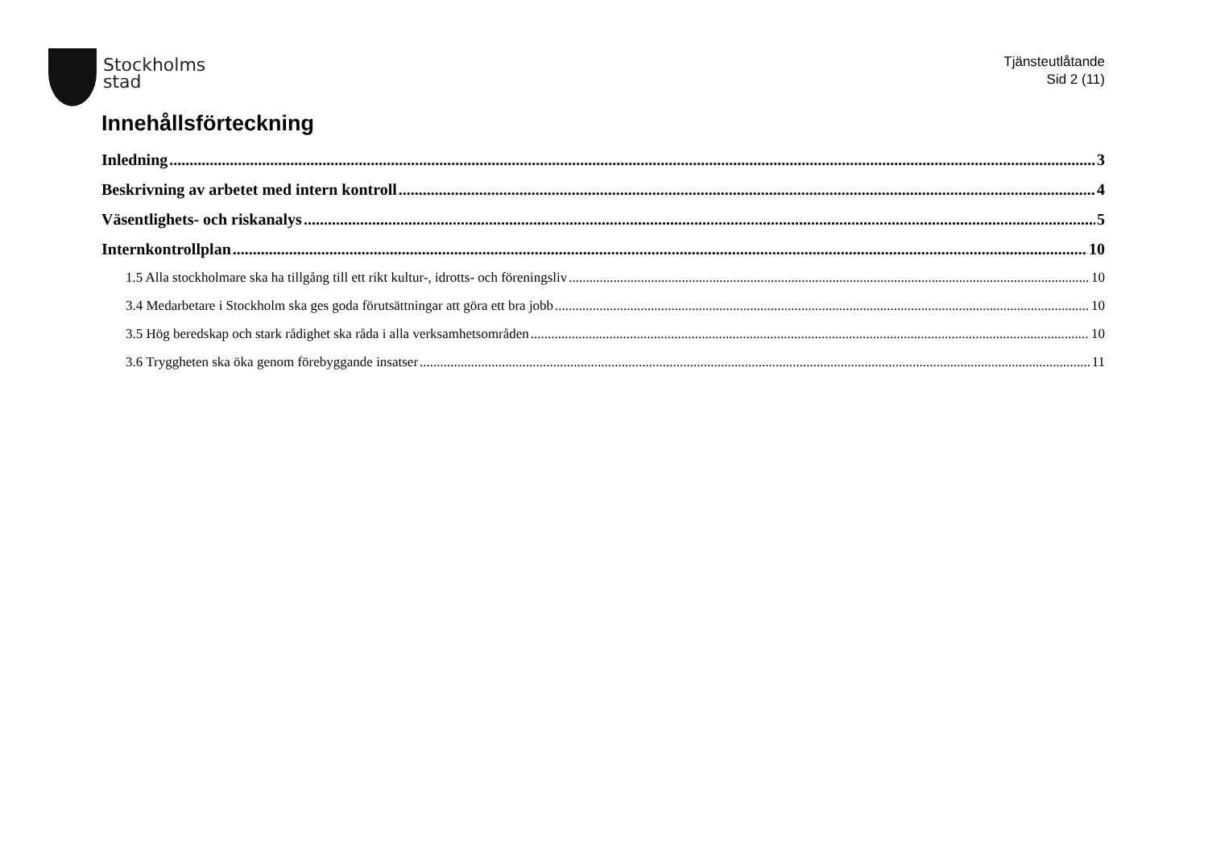Stockholms
stad
Tjänsteutlåtande
Sid 2 (11)
Innehållsförteckning
Inledning 3
Beskrivning av arbetet med intern kontroll 4
Väsentlighets- och riskanalys 5
Internkontrollplan 10
1.5 Alla stockholmare ska ha tillgång till ett rikt kultur-, idrotts- och föreningsliv 10
3.4 Medarbetare i Stockholm ska ges goda förutsättningar att göra ett bra jobb 10
3.5 Hög beredskap och stark rådighet ska råda i alla verksamhetsområden 10
3.6 Tryggheten ska öka genom förebyggande insatser 11